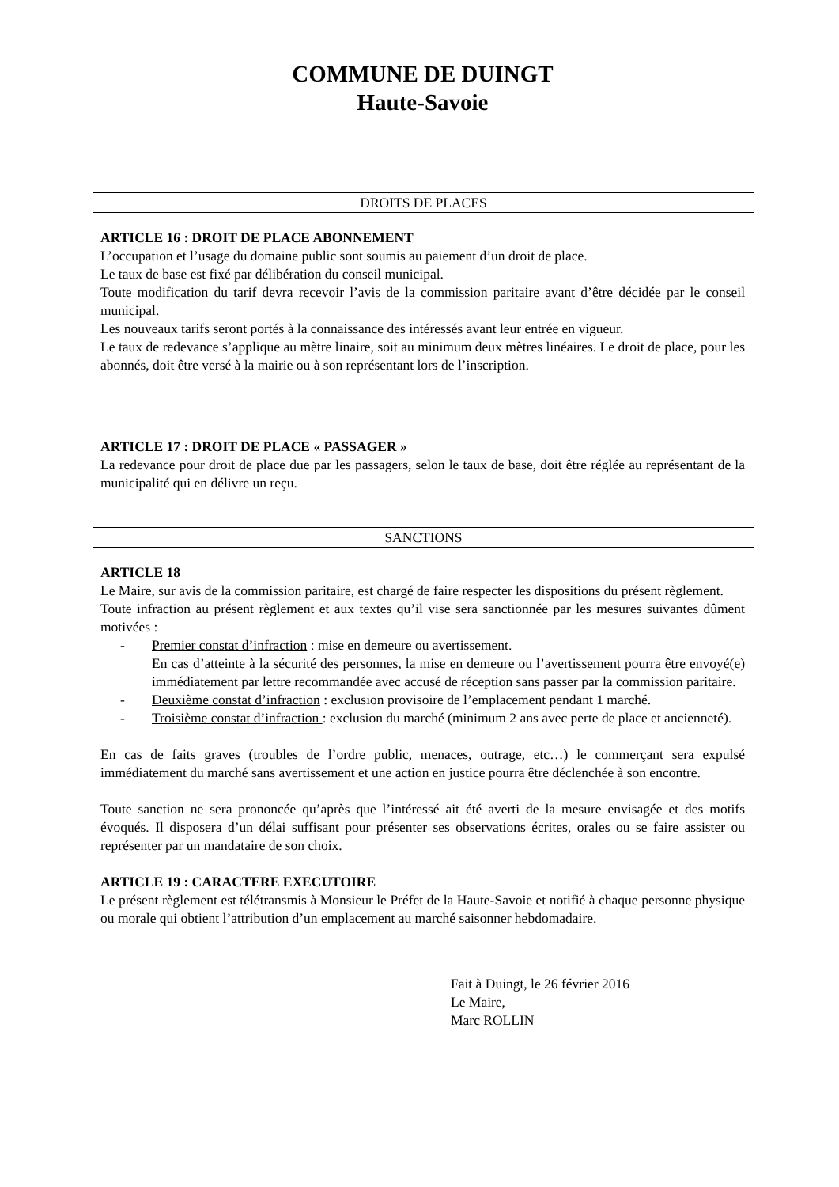COMMUNE DE DUINGT
Haute-Savoie
DROITS DE PLACES
ARTICLE 16 : DROIT DE PLACE ABONNEMENT
L’occupation et l’usage du domaine public sont soumis au paiement d’un droit de place.
Le taux de base est fixé par délibération du conseil municipal.
Toute modification du tarif devra recevoir l’avis de la commission paritaire avant d’être décidée par le conseil municipal.
Les nouveaux tarifs seront portés à la connaissance des intéressés avant leur entrée en vigueur.
Le taux de redevance s’applique au mètre linaire, soit au minimum deux mètres linéaires. Le droit de place, pour les abonnés, doit être versé à la mairie ou à son représentant lors de l’inscription.
ARTICLE 17 : DROIT DE PLACE « PASSAGER »
La redevance pour droit de place due par les passagers, selon le taux de base, doit être réglée au représentant de la municipalité qui en délivre un reçu.
SANCTIONS
ARTICLE 18
Le Maire, sur avis de la commission paritaire, est chargé de faire respecter les dispositions du présent règlement.
Toute infraction au présent règlement et aux textes qu’il vise sera sanctionnée par les mesures suivantes dûment motivées :
- Premier constat d’infraction : mise en demeure ou avertissement.
En cas d’atteinte à la sécurité des personnes, la mise en demeure ou l’avertissement pourra être envoyé(e) immédiatement par lettre recommandée avec accusé de réception sans passer par la commission paritaire.
- Deuxième constat d’infraction : exclusion provisoire de l’emplacement pendant 1 marché.
- Troisième constat d’infraction : exclusion du marché (minimum 2 ans avec perte de place et ancienneté).
En cas de faits graves (troubles de l’ordre public, menaces, outrage, etc…) le commerçant sera expulsé immédiatement du marché sans avertissement et une action en justice pourra être déclenchée à son encontre.
Toute sanction ne sera prononcée qu’après que l’intéressé ait été averti de la mesure envisagée et des motifs évoqués. Il disposera d’un délai suffisant pour présenter ses observations écrites, orales ou se faire assister ou représenter par un mandataire de son choix.
ARTICLE 19 : CARACTERE EXECUTOIRE
Le présent règlement est télétransmis à Monsieur le Préfet de la Haute-Savoie et notifié à chaque personne physique ou morale qui obtient l’attribution d’un emplacement au marché saisonner hebdomadaire.
Fait à Duingt, le 26 février 2016
Le Maire,
Marc ROLLIN